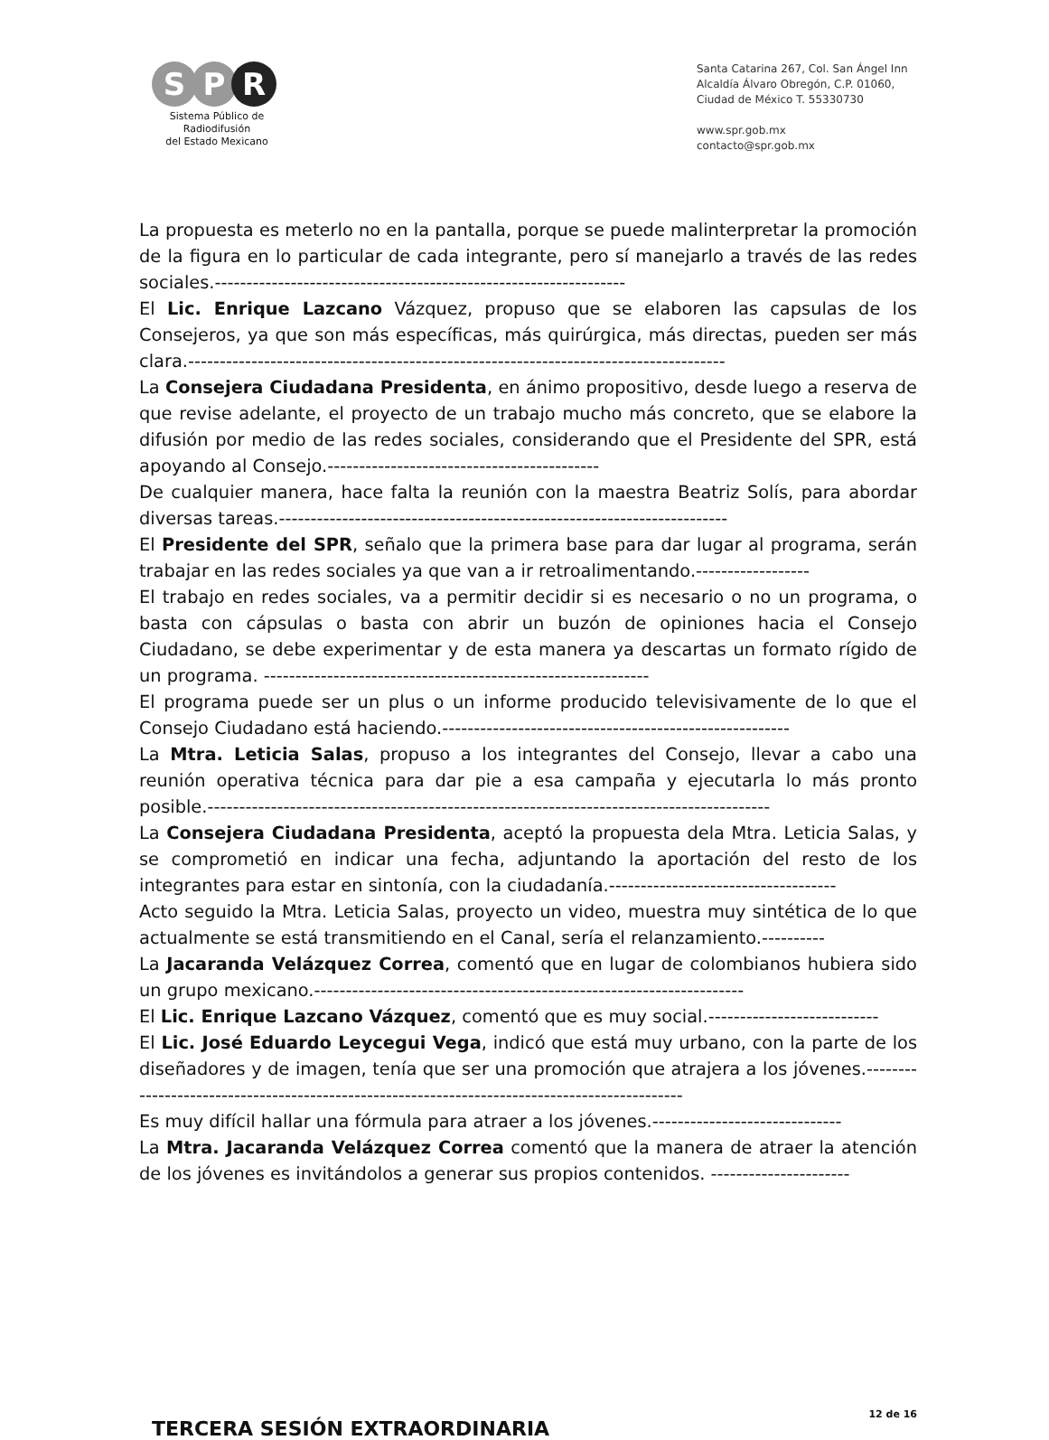S P R
Sistema Público de Radiodifusión
del Estado Mexicano
Santa Catarina 267, Col. San Ángel Inn
Alcaldía Álvaro Obregón, C.P. 01060,
Ciudad de México T. 55330730
www.spr.gob.mx
contacto@spr.gob.mx
La propuesta es meterlo no en la pantalla, porque se puede malinterpretar la promoción de la figura en lo particular de cada integrante, pero sí manejarlo a través de las redes sociales.-----------------------------------------------------------------
El Lic. Enrique Lazcano Vázquez, propuso que se elaboren las capsulas de los Consejeros, ya que son más específicas, más quirúrgica, más directas, pueden ser más clara.-------------------------------------------------------------------------------------
La Consejera Ciudadana Presidenta, en ánimo propositivo, desde luego a reserva de que revise adelante, el proyecto de un trabajo mucho más concreto, que se elabore la difusión por medio de las redes sociales, considerando que el Presidente del SPR, está apoyando al Consejo.-------------------------------------------
De cualquier manera, hace falta la reunión con la maestra Beatriz Solís, para abordar diversas tareas.-----------------------------------------------------------------------
El Presidente del SPR, señalo que la primera base para dar lugar al programa, serán trabajar en las redes sociales ya que van a ir retroalimentando.------------------
El trabajo en redes sociales, va a permitir decidir si es necesario o no un programa, o basta con cápsulas o basta con abrir un buzón de opiniones hacia el Consejo Ciudadano, se debe experimentar y de esta manera ya descartas un formato rígido de un programa. -------------------------------------------------------------
El programa puede ser un plus o un informe producido televisivamente de lo que el Consejo Ciudadano está haciendo.-------------------------------------------------------
La Mtra. Leticia Salas, propuso a los integrantes del Consejo, llevar a cabo una reunión operativa técnica para dar pie a esa campaña y ejecutarla lo más pronto posible.-----------------------------------------------------------------------------------------
La Consejera Ciudadana Presidenta, aceptó la propuesta dela Mtra. Leticia Salas, y se comprometió en indicar una fecha, adjuntando la aportación del resto de los integrantes para estar en sintonía, con la ciudadanía.------------------------------------
Acto seguido la Mtra. Leticia Salas, proyecto un video, muestra muy sintética de lo que actualmente se está transmitiendo en el Canal, sería el relanzamiento.----------
La Jacaranda Velázquez Correa, comentó que en lugar de colombianos hubiera sido un grupo mexicano.--------------------------------------------------------------------
El Lic. Enrique Lazcano Vázquez, comentó que es muy social.---------------------------
El Lic. José Eduardo Leycegui Vega, indicó que está muy urbano, con la parte de los diseñadores y de imagen, tenía que ser una promoción que atrajera a los jóvenes.----------------------------------------------------------------------------------------------
Es muy difícil hallar una fórmula para atraer a los jóvenes.------------------------------
La Mtra. Jacaranda Velázquez Correa comentó que la manera de atraer la atención de los jóvenes es invitándolos a generar sus propios contenidos. ----------------------
TERCERA SESIÓN EXTRAORDINARIA
12 de 16